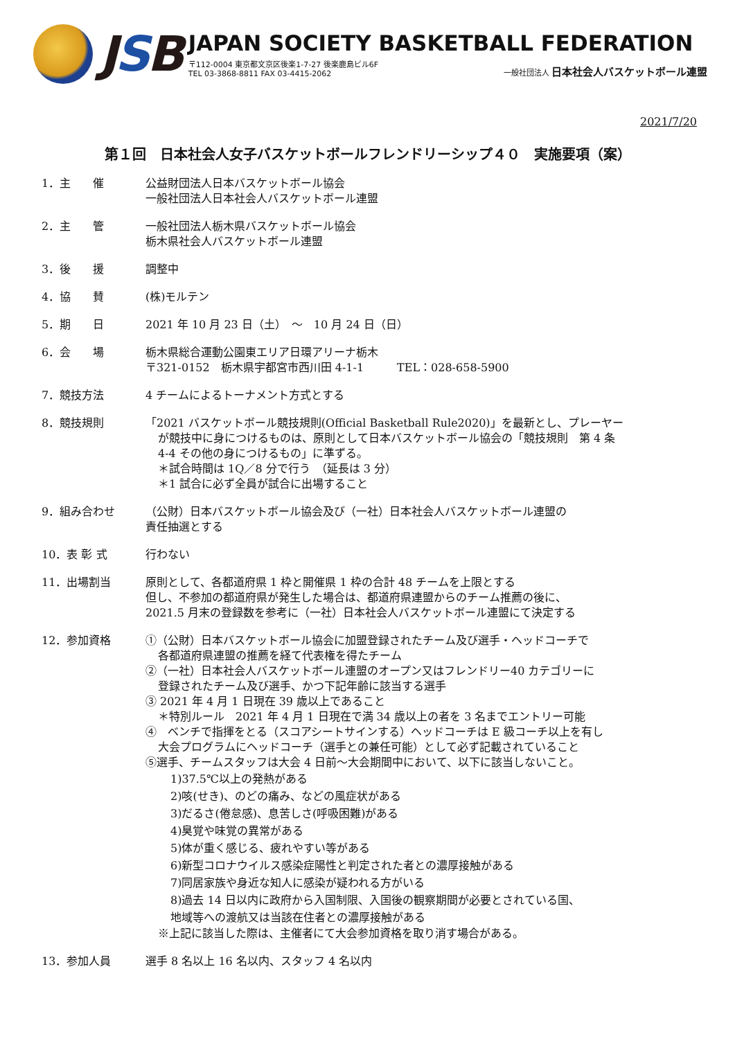JSB
JAPAN SOCIETY BASKETBALL FEDERATION
〒112-0004 東京都文京区後楽1-7-27 後楽鹿島ビル6F
TEL 03-3868-8811 FAX 03-4415-2062
一般社団法人 日本社会人バスケットボール連盟
2021/7/20
第１回　日本社会人女子バスケットボールフレンドリーシップ４０　実施要項（案）
1．主　　催 公益財団法人日本バスケットボール協会
一般社団法人日本社会人バスケットボール連盟
2．主　　管 一般社団法人栃木県バスケットボール協会
栃木県社会人バスケットボール連盟
3．後　　援 調整中
4．協　　賛 (株)モルテン
5．期　　日 2021 年 10 月 23 日（土）　～　10 月 24 日（日）
6．会　　場 栃木県総合運動公園東エリア日環アリーナ栃木
〒321-0152　栃木県宇都宮市西川田 4-1-1　　　TEL：028-658-5900
7．競技方法 4 チームによるトーナメント方式とする
8．競技規則 「2021 バスケットボール競技規則(Official Basketball Rule2020)」を最新とし、プレーヤー
が競技中に身につけるものは、原則として日本バスケットボール協会の「競技規則　第 4 条
4-4 その他の身につけるもの」に準ずる。
＊試合時間は 1Q／8 分で行う　（延長は 3 分）
＊1 試合に必ず全員が試合に出場すること
9．組み合わせ （公財）日本バスケットボール協会及び（一社）日本社会人バスケットボール連盟の
責任抽選とする
10．表 彰 式 行わない
11．出場割当 原則として、各都道府県 1 枠と開催県 1 枠の合計 48 チームを上限とする
但し、不参加の都道府県が発生した場合は、都道府県連盟からのチーム推薦の後に、
2021.5 月末の登録数を参考に（一社）日本社会人バスケットボール連盟にて決定する
12．参加資格 ①（公財）日本バスケットボール協会に加盟登録されたチーム及び選手・ヘッドコーチで
各都道府県連盟の推薦を経て代表権を得たチーム
②（一社）日本社会人バスケットボール連盟のオープン又はフレンドリー40 カテゴリーに
登録されたチーム及び選手、かつ下記年齢に該当する選手
③ 2021 年 4 月 1 日現在 39 歳以上であること
＊特別ルール　2021 年 4 月 1 日現在で満 34 歳以上の者を 3 名までエントリー可能
④　ベンチで指揮をとる（スコアシートサインする）ヘッドコーチは E 級コーチ以上を有し
大会プログラムにヘッドコーチ（選手との兼任可能）として必ず記載されていること
⑤選手、チームスタッフは大会 4 日前～大会期間中において、以下に該当しないこと。
1)37.5℃以上の発熱がある
2)咳(せき)、のどの痛み、などの風症状がある
3)だるさ(倦怠感)、息苦しさ(呼吸困難)がある
4)臭覚や味覚の異常がある
5)体が重く感じる、疲れやすい等がある
6)新型コロナウイルス感染症陽性と判定された者との濃厚接触がある
7)同居家族や身近な知人に感染が疑われる方がいる
8)過去 14 日以内に政府から入国制限、入国後の観察期間が必要とされている国、
地域等への渡航又は当該在住者との濃厚接触がある
※上記に該当した際は、主催者にて大会参加資格を取り消す場合がある。
13．参加人員 選手 8 名以上 16 名以内、スタッフ 4 名以内